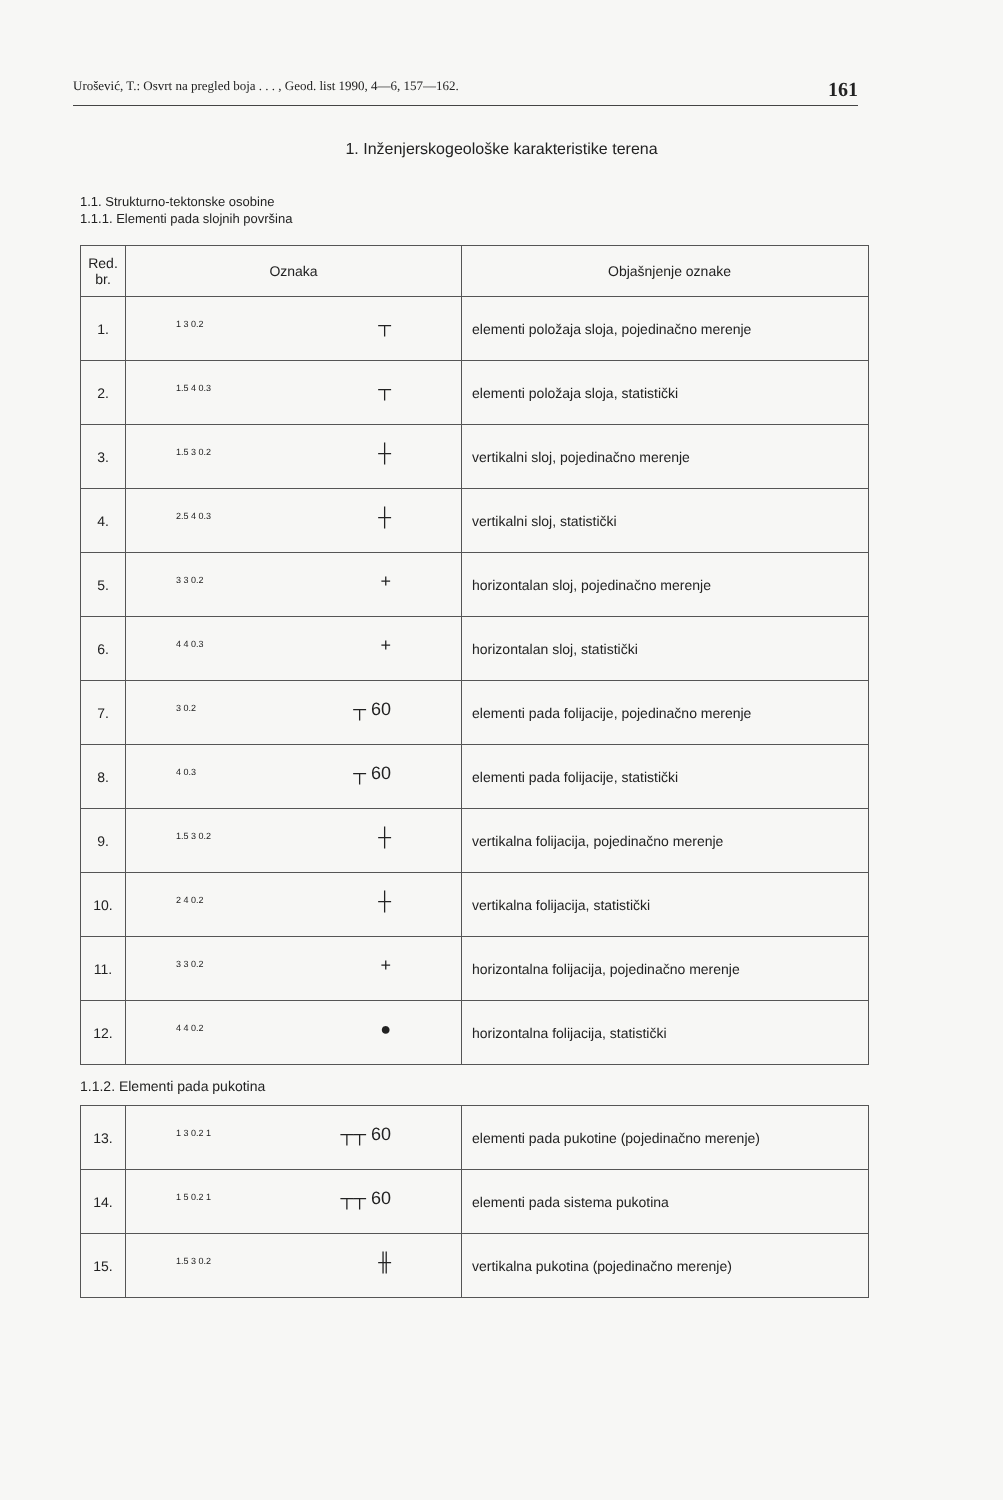Urošević, T.: Osvrt na pregled boja . . . , Geod. list 1990, 4—6, 157—162. 161
1. Inženjerskogeološke karakteristike terena
1.1. Strukturno-tektonske osobine
1.1.1. Elementi pada slojnih površina
| Red. br. | Oznaka | Objašnjenje oznake |
| --- | --- | --- |
| 1. | 1 3 0.2 ┬ | elementi položaja sloja, pojedinačno merenje |
| 2. | 1.5 4 0.3 ┬ | elementi položaja sloja, statistički |
| 3. | 1.5 3 0.2 ┼ | vertikalni sloj, pojedinačno merenje |
| 4. | 2.5 4 0.3 ┼ | vertikalni sloj, statistički |
| 5. | 3 3 0.2 + | horizontalan sloj, pojedinačno merenje |
| 6. | 4 4 0.3 + | horizontalan sloj, statistički |
| 7. | 3 0.2 ┬ 60 | elementi pada folijacije, pojedinačno merenje |
| 8. | 4 0.3 ┬ 60 | elementi pada folijacije, statistički |
| 9. | 1.5 3 0.2 ┼ | vertikalna folijacija, pojedinačno merenje |
| 10. | 2 4 0.2 ┼ | vertikalna folijacija, statistički |
| 11. | 3 3 0.2 + | horizontalna folijacija, pojedinačno merenje |
| 12. | 4 4 0.2 ● | horizontalna folijacija, statistički |
1.1.2. Elementi pada pukotina
| 13. | 1 3 0.2 1 ┬┬ 60 | elementi pada pukotine (pojedinačno merenje) |
| 14. | 1 5 0.2 1 ┬┬ 60 | elementi pada sistema pukotina |
| 15. | 1.5 3 0.2 ╫ | vertikalna pukotina (pojedinačno merenje) |